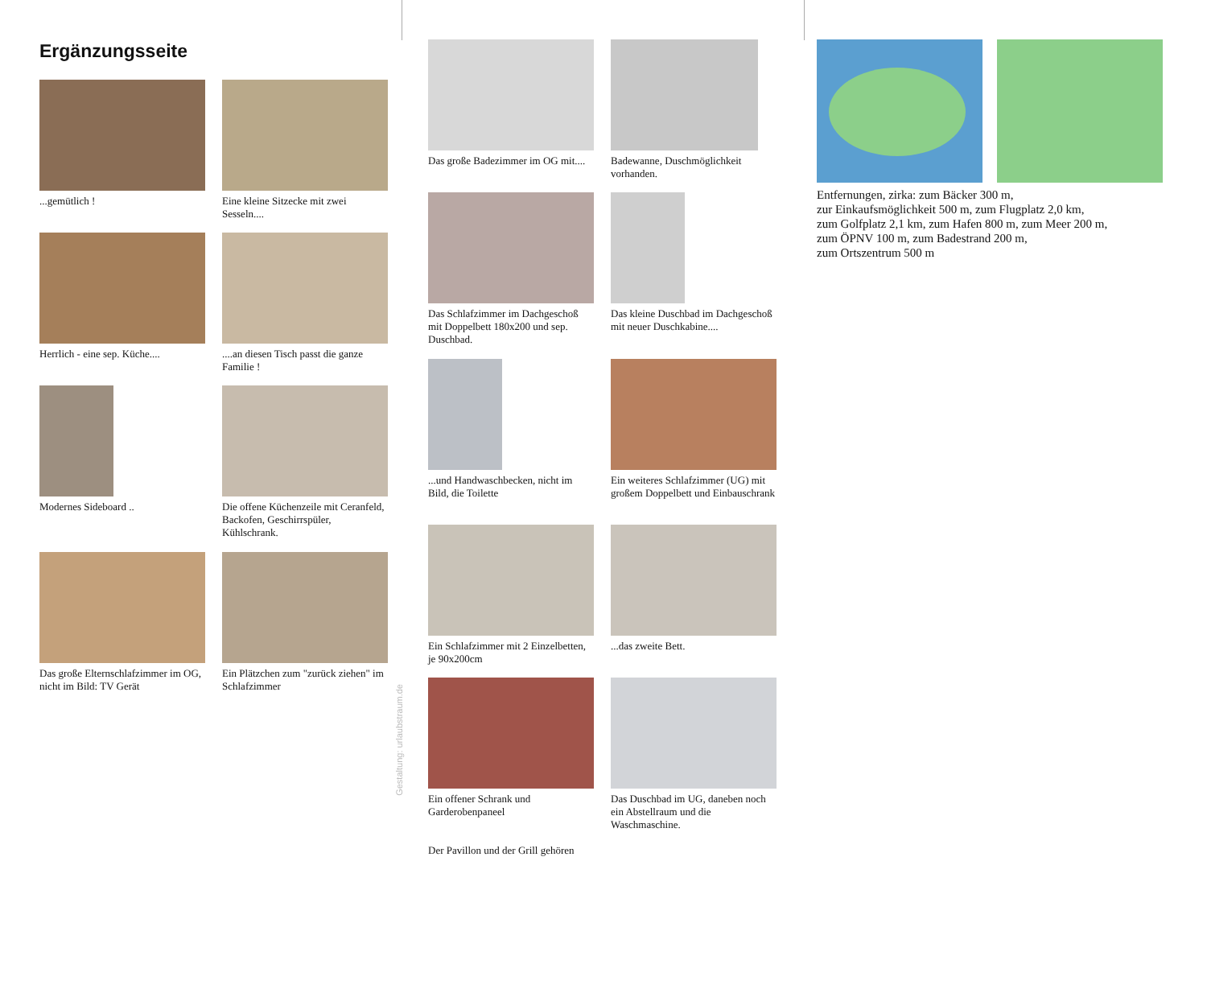Ergänzungsseite
...gemütlich !
Eine kleine Sitzecke mit zwei Sesseln....
Herrlich - eine sep. Küche....
....an diesen Tisch passt die ganze Familie !
Modernes Sideboard ..
Die offene Küchenzeile mit Ceranfeld, Backofen, Geschirrspüler, Kühlschrank.
Das große Elternschlafzimmer im OG, nicht im Bild: TV Gerät
Ein Plätzchen zum "zurück ziehen" im Schlafzimmer
Gestaltung: urlaubstraum.de
Das große Badezimmer im OG mit....
Badewanne, Duschmöglichkeit vorhanden.
Das Schlafzimmer im Dachgeschoß mit Doppelbett 180x200 und sep. Duschbad.
Das kleine Duschbad im Dachgeschoß mit neuer Duschkabine....
...und Handwaschbecken, nicht im Bild, die Toilette
Ein weiteres Schlafzimmer (UG) mit großem Doppelbett und Einbauschrank
Ein Schlafzimmer mit 2 Einzelbetten, je 90x200cm
...das zweite Bett.
Ein offener Schrank und Garderobenpaneel
Das Duschbad im UG, daneben noch ein Abstellraum und die Waschmaschine.
Der Pavillon und der Grill gehören
Entfernungen, zirka: zum Bäcker 300 m,
zur Einkaufsmöglichkeit 500 m, zum Flugplatz 2,0 km,
zum Golfplatz 2,1 km, zum Hafen 800 m, zum Meer 200 m,
zum ÖPNV 100 m, zum Badestrand 200 m,
zum Ortszentrum 500 m